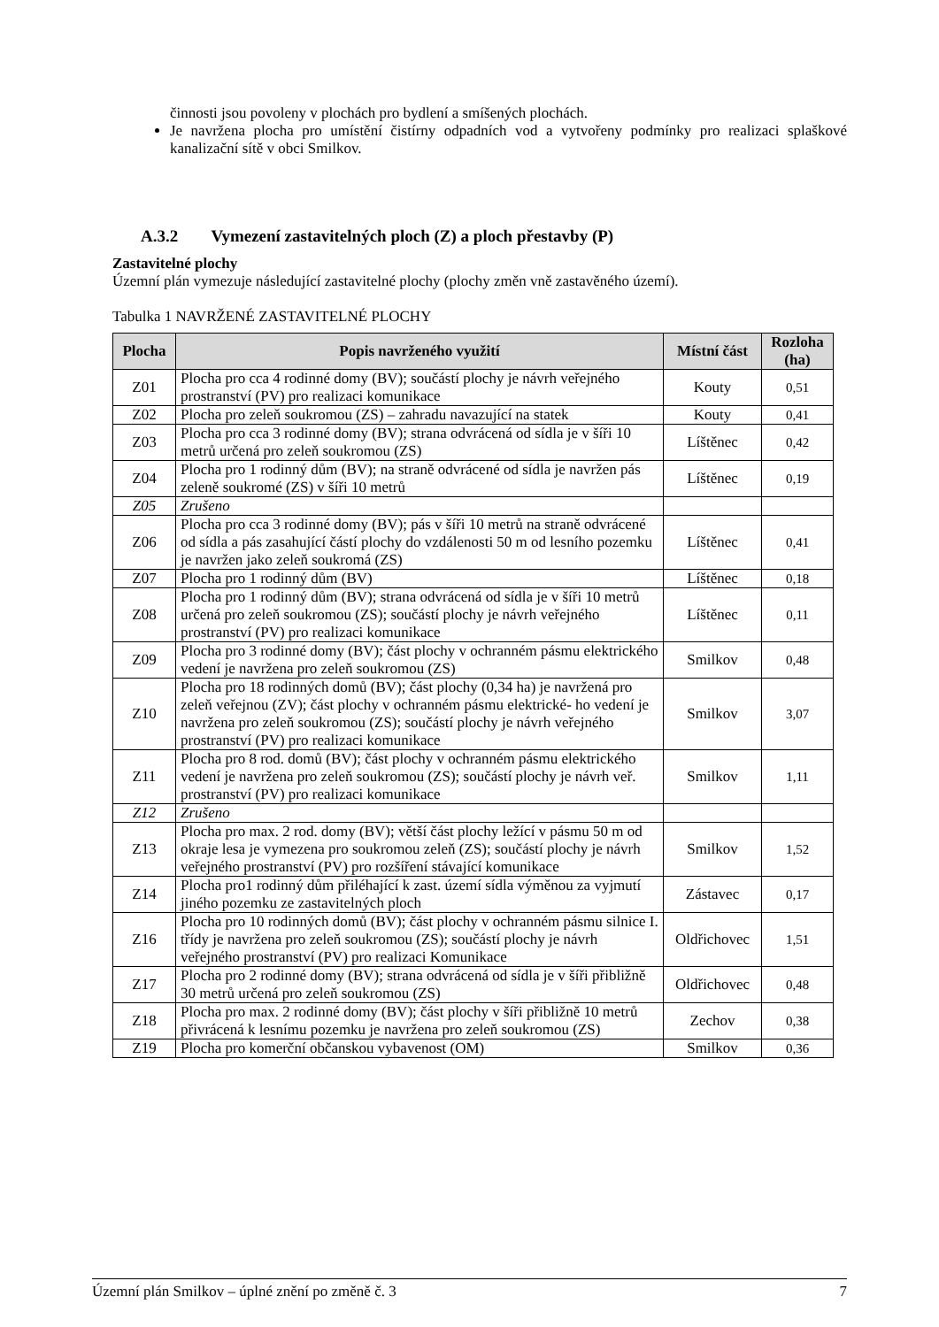činnosti jsou povoleny v plochách pro bydlení a smíšených plochách.
Je navržena plocha pro umístění čistírny odpadních vod a vytvořeny podmínky pro realizaci splaškové kanalizační sítě v obci Smilkov.
A.3.2 Vymezení zastavitelných ploch (Z) a ploch přestavby (P)
Zastavitelné plochy
Územní plán vymezuje následující zastavitelné plochy (plochy změn vně zastavěného území).
Tabulka 1 NAVRŽENÉ ZASTAVITELNÉ PLOCHY
| Plocha | Popis navrženého využití | Místní část | Rozloha (ha) |
| --- | --- | --- | --- |
| Z01 | Plocha pro cca 4 rodinné domy (BV); součástí plochy je návrh veřejného prostranství (PV) pro realizaci komunikace | Kouty | 0,51 |
| Z02 | Plocha pro zeleň soukromou (ZS) – zahradu navazující na statek | Kouty | 0,41 |
| Z03 | Plocha pro cca 3 rodinné domy (BV); strana odvrácená od sídla je v šíři 10 metrů určená pro zeleň soukromou (ZS) | Líštěnec | 0,42 |
| Z04 | Plocha pro 1 rodinný dům (BV); na straně odvrácené od sídla je navržen pás zeleně soukromé (ZS) v šíři 10 metrů | Líštěnec | 0,19 |
| Z05 | Zrušeno | | |
| Z06 | Plocha pro cca 3 rodinné domy (BV); pás v šíři 10 metrů na straně odvrácené od sídla a pás zasahující částí plochy do vzdálenosti 50 m od lesního pozemku je navržen jako zeleň soukromá (ZS) | Líštěnec | 0,41 |
| Z07 | Plocha pro 1 rodinný dům (BV) | Líštěnec | 0,18 |
| Z08 | Plocha pro 1 rodinný dům (BV); strana odvrácená od sídla je v šíři 10 metrů určená pro zeleň soukromou (ZS); součástí plochy je návrh veřejného prostranství (PV) pro realizaci komunikace | Líštěnec | 0,11 |
| Z09 | Plocha pro 3 rodinné domy (BV); část plochy v ochranném pásmu elektrického vedení je navržena pro zeleň soukromou (ZS) | Smilkov | 0,48 |
| Z10 | Plocha pro 18 rodinných domů (BV); část plochy (0,34 ha) je navržená pro zeleň veřejnou (ZV); část plochy v ochranném pásmu elektrické- ho vedení je navržena pro zeleň soukromou (ZS); součástí plochy je návrh veřejného prostranství (PV) pro realizaci komunikace | Smilkov | 3,07 |
| Z11 | Plocha pro 8 rod. domů (BV); část plochy v ochranném pásmu elektrického vedení je navržena pro zeleň soukromou (ZS); součástí plochy je návrh veř. prostranství (PV) pro realizaci komunikace | Smilkov | 1,11 |
| Z12 | Zrušeno | | |
| Z13 | Plocha pro max. 2 rod. domy (BV); větší část plochy ležící v pásmu 50 m od okraje lesa je vymezena pro soukromou zeleň (ZS); součástí plochy je návrh veřejného prostranství (PV) pro rozšíření stávající komunikace | Smilkov | 1,52 |
| Z14 | Plocha pro1 rodinný dům přiléhající k zast. území sídla výměnou za vyjmutí jiného pozemku ze zastavitelných ploch | Zástavec | 0,17 |
| Z16 | Plocha pro 10 rodinných domů (BV); část plochy v ochranném pásmu silnice I. třídy je navržena pro zeleň soukromou (ZS); součástí plochy je návrh veřejného prostranství (PV) pro realizaci Komunikace | Oldřichovec | 1,51 |
| Z17 | Plocha pro 2 rodinné domy (BV); strana odvrácená od sídla je v šíři přibližně 30 metrů určená pro zeleň soukromou (ZS) | Oldřichovec | 0,48 |
| Z18 | Plocha pro max. 2 rodinné domy (BV); část plochy v šíři přibližně 10 metrů přivrácená k lesnímu pozemku je navržena pro zeleň soukromou (ZS) | Zechov | 0,38 |
| Z19 | Plocha pro komerční občanskou vybavenost (OM) | Smilkov | 0,36 |
Územní plán Smilkov – úplné znění po změně č. 3 7